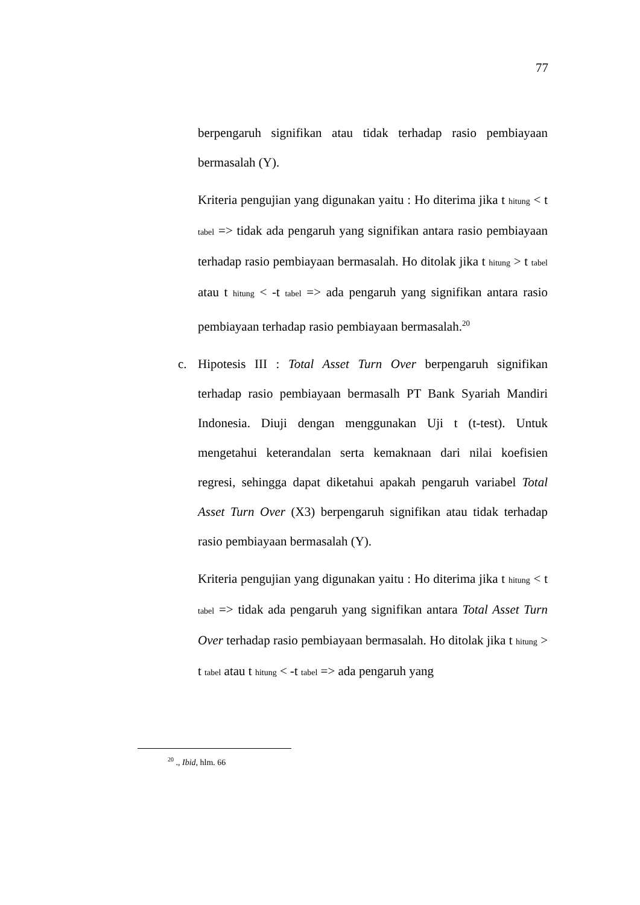77
berpengaruh signifikan atau tidak terhadap rasio pembiayaan bermasalah (Y).
Kriteria pengujian yang digunakan yaitu : Ho diterima jika t hitung < t tabel => tidak ada pengaruh yang signifikan antara rasio pembiayaan terhadap rasio pembiayaan bermasalah. Ho ditolak jika t hitung > t tabel atau t hitung < -t tabel => ada pengaruh yang signifikan antara rasio pembiayaan terhadap rasio pembiayaan bermasalah.<sup>20</sup>
c. Hipotesis III : Total Asset Turn Over berpengaruh signifikan terhadap rasio pembiayaan bermasalh PT Bank Syariah Mandiri Indonesia. Diuji dengan menggunakan Uji t (t-test). Untuk mengetahui keterandalan serta kemaknaan dari nilai koefisien regresi, sehingga dapat diketahui apakah pengaruh variabel Total Asset Turn Over (X3) berpengaruh signifikan atau tidak terhadap rasio pembiayaan bermasalah (Y).
Kriteria pengujian yang digunakan yaitu : Ho diterima jika t hitung < t tabel => tidak ada pengaruh yang signifikan antara Total Asset Turn Over terhadap rasio pembiayaan bermasalah. Ho ditolak jika t hitung > t tabel atau t hitung < -t tabel => ada pengaruh yang
<sup>20</sup> ., Ibid, hlm. 66